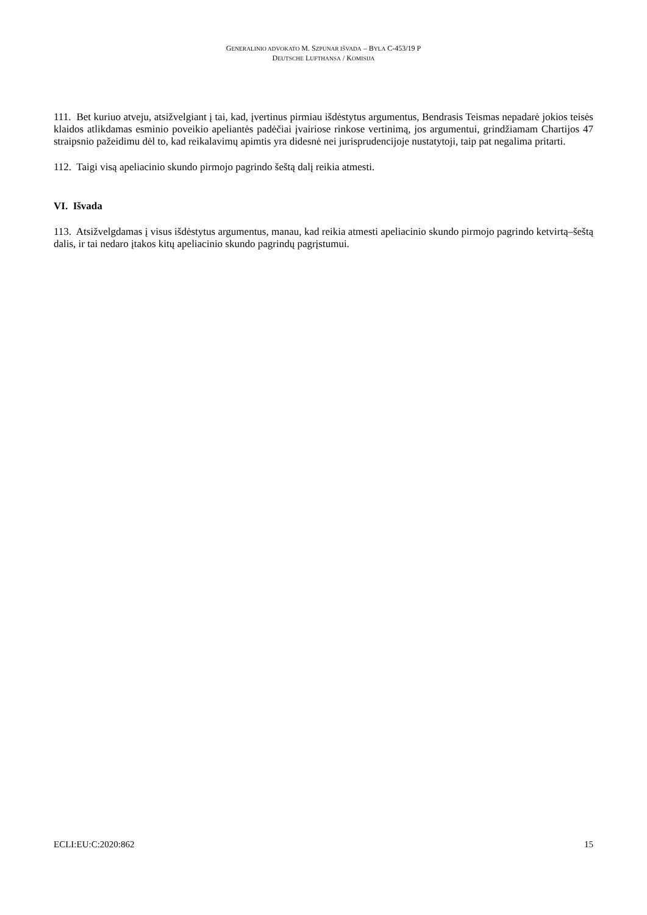GENERALINIO ADVOKATO M. SZPUNAR IŠVADA – BYLA C-453/19 P
DEUTSCHE LUFTHANSA / KOMISIJA
111. Bet kuriuo atveju, atsižvelgiant į tai, kad, įvertinus pirmiau išdėstytus argumentus, Bendrasis Teismas nepadarė jokios teisės klaidos atlikdamas esminio poveikio apeliantės padėčiai įvairiose rinkose vertinimą, jos argumentui, grindžiamam Chartijos 47 straipsnio pažeidimu dėl to, kad reikalavimų apimtis yra didesnė nei jurisprudencijoje nustatytoji, taip pat negalima pritarti.
112. Taigi visą apeliacinio skundo pirmojo pagrindo šeštą dalį reikia atmesti.
VI. Išvada
113. Atsižvelgdamas į visus išdėstytus argumentus, manau, kad reikia atmesti apeliacinio skundo pirmojo pagrindo ketvirtą–šeštą dalis, ir tai nedaro įtakos kitų apeliacinio skundo pagrindų pagrįstumui.
ECLI:EU:C:2020:862 15